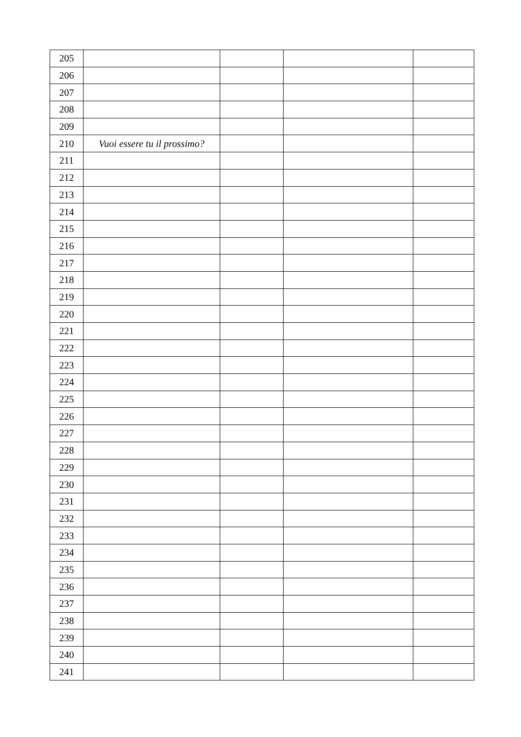| 205 | | | | |
| 206 | | | | |
| 207 | | | | |
| 208 | | | | |
| 209 | | | | |
| 210 | Vuoi essere tu il prossimo? | | | |
| 211 | | | | |
| 212 | | | | |
| 213 | | | | |
| 214 | | | | |
| 215 | | | | |
| 216 | | | | |
| 217 | | | | |
| 218 | | | | |
| 219 | | | | |
| 220 | | | | |
| 221 | | | | |
| 222 | | | | |
| 223 | | | | |
| 224 | | | | |
| 225 | | | | |
| 226 | | | | |
| 227 | | | | |
| 228 | | | | |
| 229 | | | | |
| 230 | | | | |
| 231 | | | | |
| 232 | | | | |
| 233 | | | | |
| 234 | | | | |
| 235 | | | | |
| 236 | | | | |
| 237 | | | | |
| 238 | | | | |
| 239 | | | | |
| 240 | | | | |
| 241 | | | | |